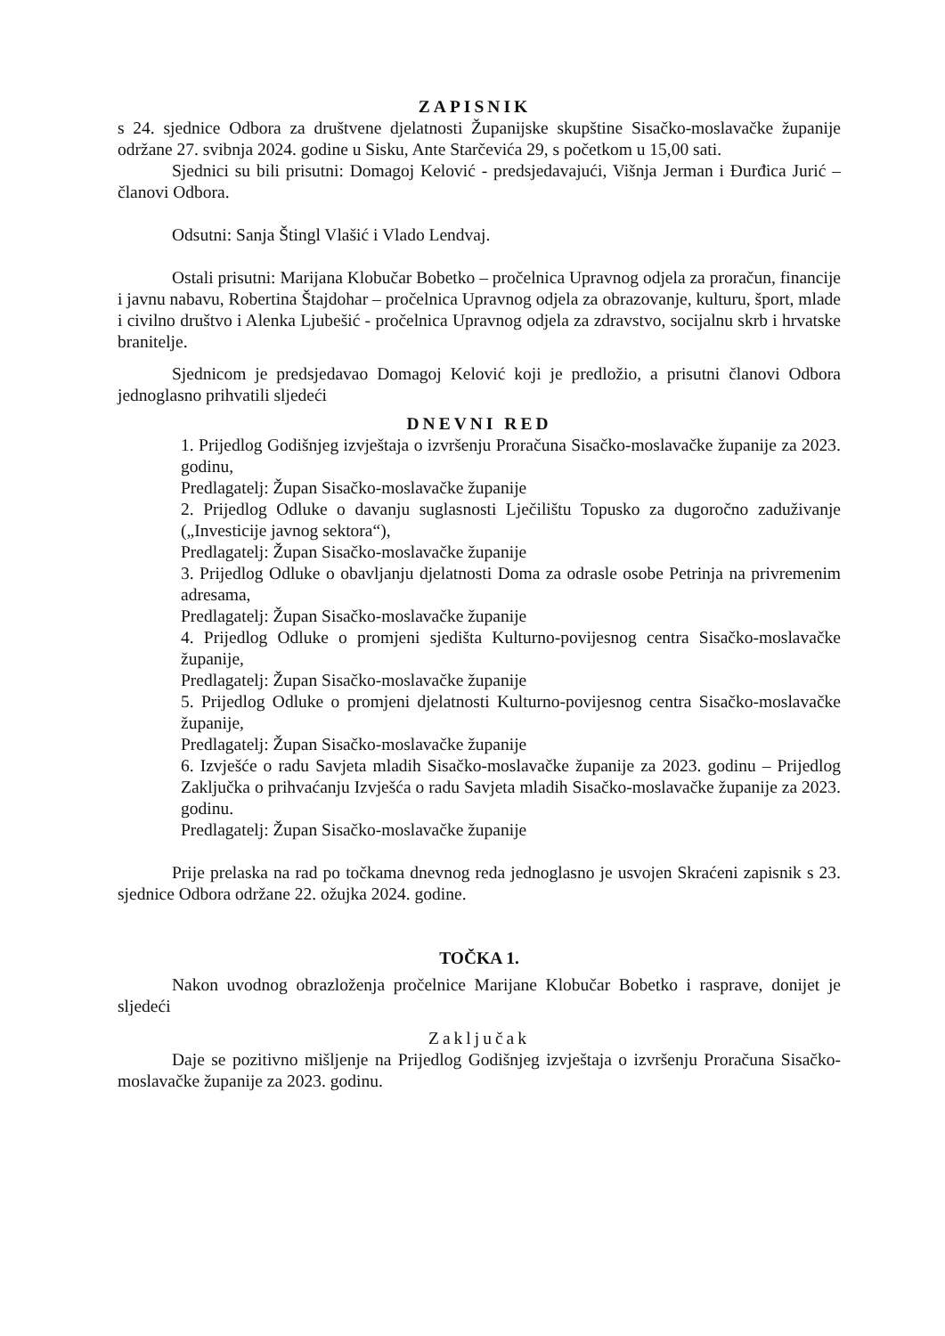ZAPISNIK
s 24. sjednice Odbora za društvene djelatnosti Županijske skupštine Sisačko-moslavačke županije održane 27. svibnja 2024. godine u Sisku, Ante Starčevića 29, s početkom u 15,00 sati.
Sjednici su bili prisutni: Domagoj Kelović - predsjedavajući, Višnja Jerman i Đurđica Jurić – članovi Odbora.
Odsutni: Sanja Štingl Vlašić i Vlado Lendvaj.
Ostali prisutni: Marijana Klobučar Bobetko – pročelnica Upravnog odjela za proračun, financije i javnu nabavu, Robertina Štajdohar – pročelnica Upravnog odjela za obrazovanje, kulturu, šport, mlade i civilno društvo i Alenka Ljubešić - pročelnica Upravnog odjela za zdravstvo, socijalnu skrb i hrvatske branitelje.
Sjednicom je predsjedavao Domagoj Kelović koji je predložio, a prisutni članovi Odbora jednoglasno prihvatili sljedeći
DNEVNI RED
1. Prijedlog Godišnjeg izvještaja o izvršenju Proračuna Sisačko-moslavačke županije za 2023. godinu,
Predlagatelj: Župan Sisačko-moslavačke županije
2. Prijedlog Odluke o davanju suglasnosti Lječilištu Topusko za dugoročno zaduživanje („Investicije javnog sektora“),
Predlagatelj: Župan Sisačko-moslavačke županije
3. Prijedlog Odluke o obavljanju djelatnosti Doma za odrasle osobe Petrinja na privremenim adresama,
Predlagatelj: Župan Sisačko-moslavačke županije
4. Prijedlog Odluke o promjeni sjedišta Kulturno-povijesnog centra Sisačko-moslavačke županije,
Predlagatelj: Župan Sisačko-moslavačke županije
5. Prijedlog Odluke o promjeni djelatnosti Kulturno-povijesnog centra Sisačko-moslavačke županije,
Predlagatelj: Župan Sisačko-moslavačke županije
6. Izvješće o radu Savjeta mladih Sisačko-moslavačke županije za 2023. godinu – Prijedlog Zaključka o prihvaćanju Izvješća o radu Savjeta mladih Sisačko-moslavačke županije za 2023. godinu.
Predlagatelj: Župan Sisačko-moslavačke županije
Prije prelaska na rad po točkama dnevnog reda jednoglasno je usvojen Skraćeni zapisnik s 23. sjednice Odbora održane 22. ožujka 2024. godine.
TOČKA 1.
Nakon uvodnog obrazloženja pročelnice Marijane Klobučar Bobetko i rasprave, donijet je sljedeći
Zaključak
Daje se pozitivno mišljenje na Prijedlog Godišnjeg izvještaja o izvršenju Proračuna Sisačko-moslavačke županije za 2023. godinu.